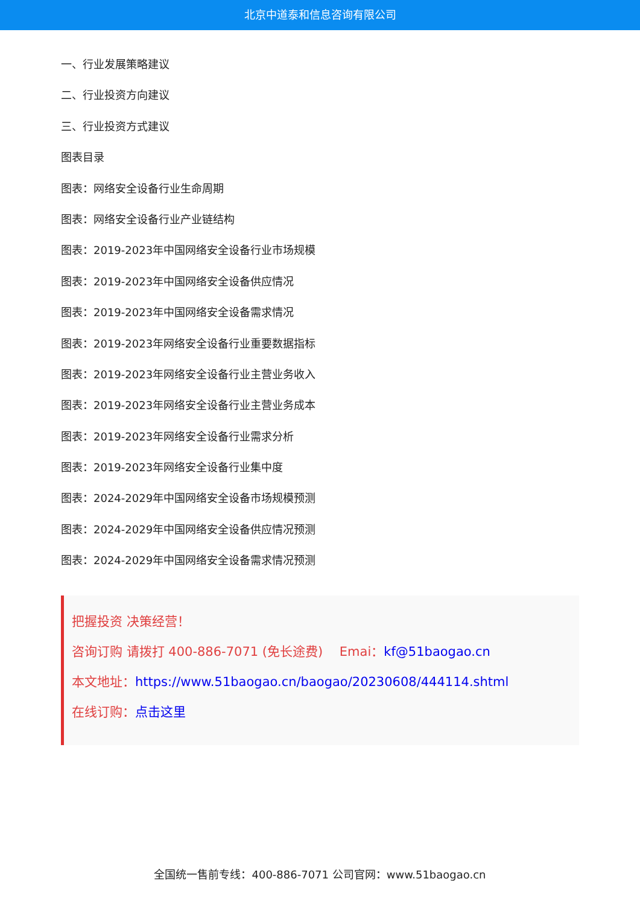北京中道泰和信息咨询有限公司
一、行业发展策略建议
二、行业投资方向建议
三、行业投资方式建议
图表目录
图表：网络安全设备行业生命周期
图表：网络安全设备行业产业链结构
图表：2019-2023年中国网络安全设备行业市场规模
图表：2019-2023年中国网络安全设备供应情况
图表：2019-2023年中国网络安全设备需求情况
图表：2019-2023年网络安全设备行业重要数据指标
图表：2019-2023年网络安全设备行业主营业务收入
图表：2019-2023年网络安全设备行业主营业务成本
图表：2019-2023年网络安全设备行业需求分析
图表：2019-2023年网络安全设备行业集中度
图表：2024-2029年中国网络安全设备市场规模预测
图表：2024-2029年中国网络安全设备供应情况预测
图表：2024-2029年中国网络安全设备需求情况预测
把握投资 决策经营！
咨询订购 请拨打 400-886-7071 (免长途费)　 Emai：kf@51baogao.cn
本文地址：https://www.51baogao.cn/baogao/20230608/444114.shtml
在线订购：点击这里
全国统一售前专线：400-886-7071 公司官网：www.51baogao.cn